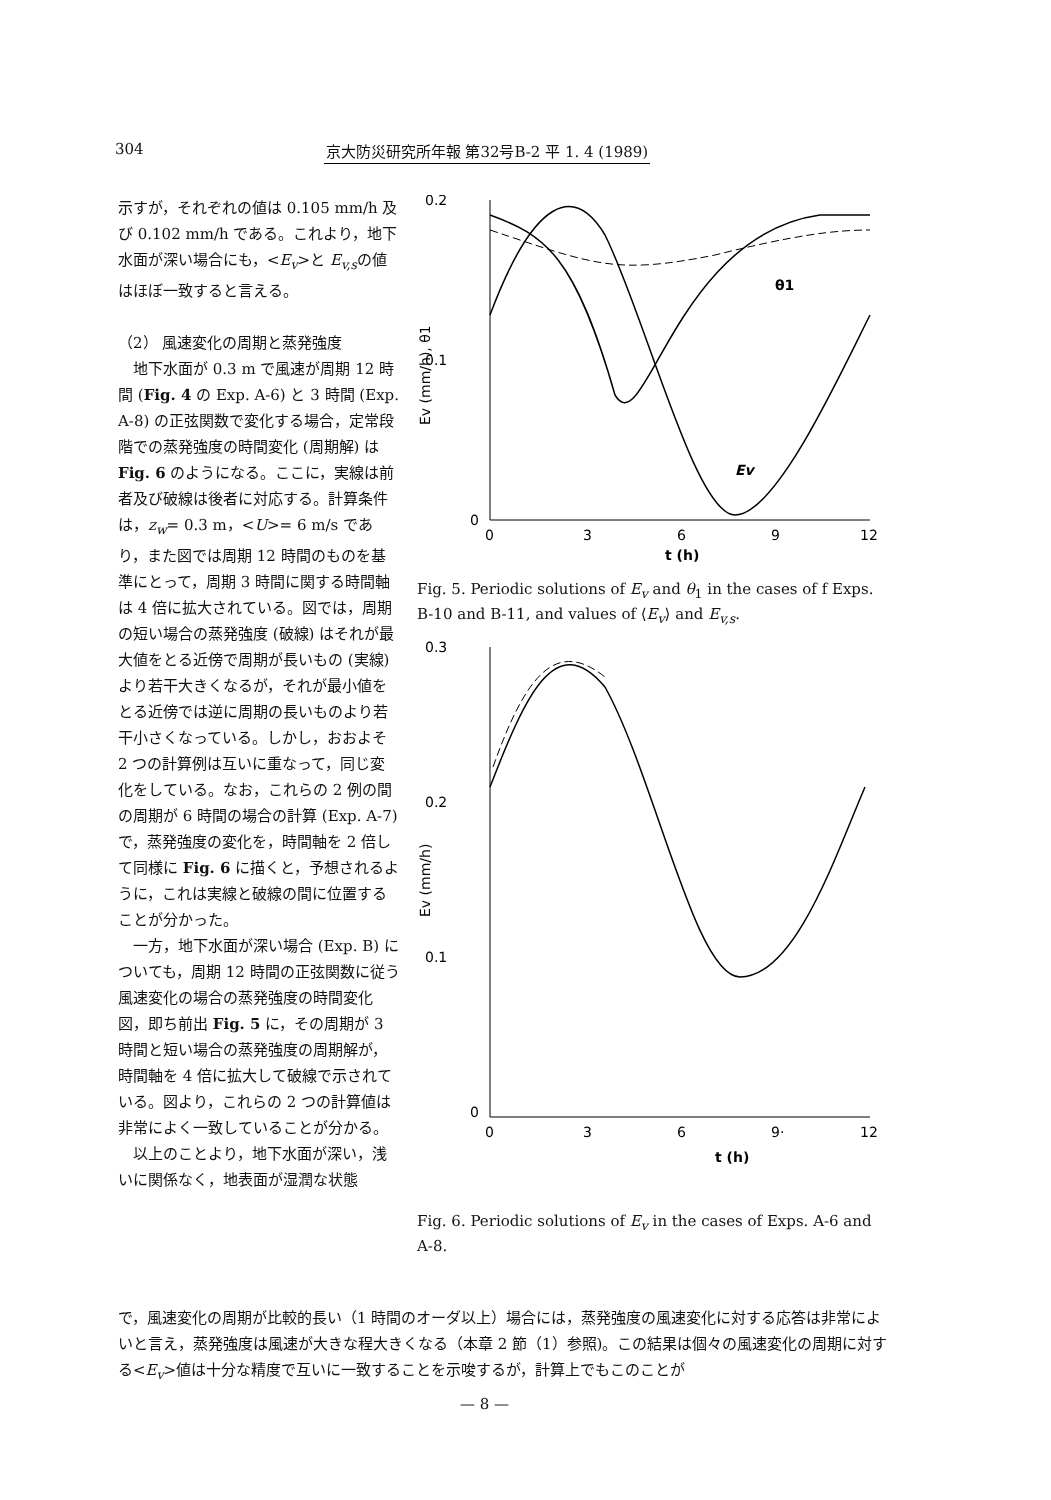304 京大防災研究所年報 第32号B-2 平 1. 4 (1989)
示すが，それぞれの値は 0.105 mm/h 及び 0.102 mm/h である。これより，地下水面が深い場合にも，<E<sub>v</sub>>と E<sub>v,s</sub>の値はほぼ一致すると言える。
（2） 風速変化の周期と蒸発強度
　地下水面が 0.3 m で風速が周期 12 時間 (Fig. 4 の Exp. A-6) と 3 時間 (Exp. A-8) の正弦関数で変化する場合，定常段階での蒸発強度の時間変化 (周期解) は Fig. 6 のようになる。ここに，実線は前者及び破線は後者に対応する。計算条件は，z<sub>w</sub>= 0.3 m，<U>= 6 m/s であり，また図では周期 12 時間のものを基準にとって，周期 3 時間に関する時間軸は 4 倍に拡大されている。図では，周期の短い場合の蒸発強度 (破線) はそれが最大値をとる近傍で周期が長いもの (実線) より若干大きくなるが，それが最小値をとる近傍では逆に周期の長いものより若干小さくなっている。しかし，おおよそ 2 つの計算例は互いに重なって，同じ変化をしている。なお，これらの 2 例の間の周期が 6 時間の場合の計算 (Exp. A-7) で，蒸発強度の変化を，時間軸を 2 倍して同様に Fig. 6 に描くと，予想されるように，これは実線と破線の間に位置することが分かった。
　一方，地下水面が深い場合 (Exp. B) についても，周期 12 時間の正弦関数に従う風速変化の場合の蒸発強度の時間変化図，即ち前出 Fig. 5 に，その周期が 3 時間と短い場合の蒸発強度の周期解が，時間軸を 4 倍に拡大して破線で示されている。図より，これらの 2 つの計算値は非常によく一致していることが分かる。
　以上のことより，地下水面が深い，浅いに関係なく，地表面が湿潤な状態
0.2
0.1
0
Ev (mm/h), θ1
θ1
Ev
0
3
6
9
12
t (h)
Fig. 5. Periodic solutions of E<sub>v</sub> and θ<sub>1</sub> in the cases of f Exps. B-10 and B-11, and values of ⟨E<sub>v</sub>⟩ and E<sub>v,s</sub>.
0.3
0.2
0.1
0
Ev (mm/h)
0
3
6
9·
12
t (h)
Fig. 6. Periodic solutions of E<sub>v</sub> in the cases of Exps. A-6 and A-8.
で，風速変化の周期が比較的長い（1 時間のオーダ以上）場合には，蒸発強度の風速変化に対する応答は非常によいと言え，蒸発強度は風速が大きな程大きくなる（本章 2 節（1）参照)。この結果は個々の風速変化の周期に対する<E<sub>v</sub>>値は十分な精度で互いに一致することを示唆するが，計算上でもこのことが
— 8 —